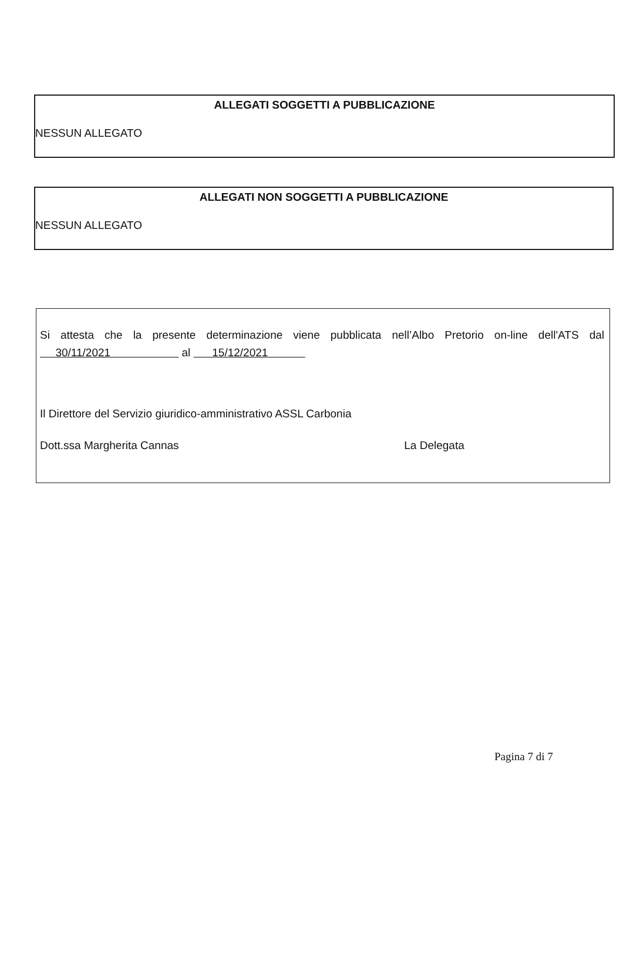ALLEGATI SOGGETTI A PUBBLICAZIONE
NESSUN ALLEGATO
ALLEGATI NON SOGGETTI A PUBBLICAZIONE
NESSUN ALLEGATO
Si attesta che la presente determinazione viene pubblicata nell’Albo Pretorio on-line dell'ATS dal
30/11/2021 al 15/12/2021
Il Direttore del Servizio giuridico-amministrativo ASSL Carbonia
Dott.ssa Margherita Cannas La Delegata
Pagina 7 di 7